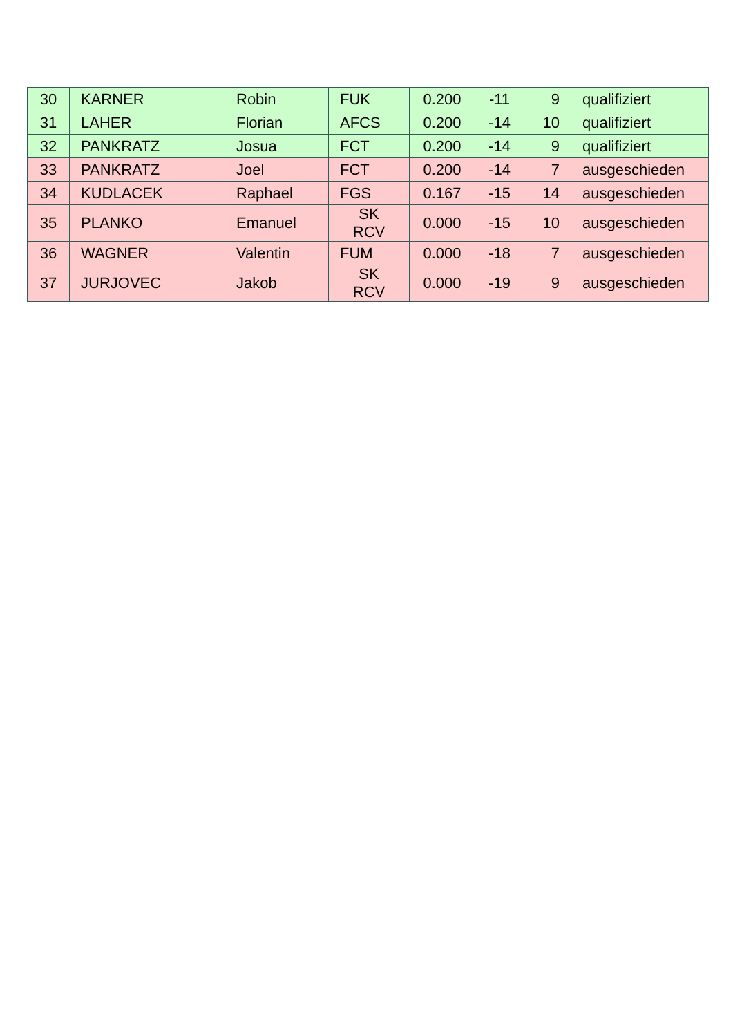| 30 | KARNER | Robin | FUK | 0.200 | -11 | 9 | qualifiziert |
| 31 | LAHER | Florian | AFCS | 0.200 | -14 | 10 | qualifiziert |
| 32 | PANKRATZ | Josua | FCT | 0.200 | -14 | 9 | qualifiziert |
| 33 | PANKRATZ | Joel | FCT | 0.200 | -14 | 7 | ausgeschieden |
| 34 | KUDLACEK | Raphael | FGS | 0.167 | -15 | 14 | ausgeschieden |
| 35 | PLANKO | Emanuel | SK RCV | 0.000 | -15 | 10 | ausgeschieden |
| 36 | WAGNER | Valentin | FUM | 0.000 | -18 | 7 | ausgeschieden |
| 37 | JURJOVEC | Jakob | SK RCV | 0.000 | -19 | 9 | ausgeschieden |